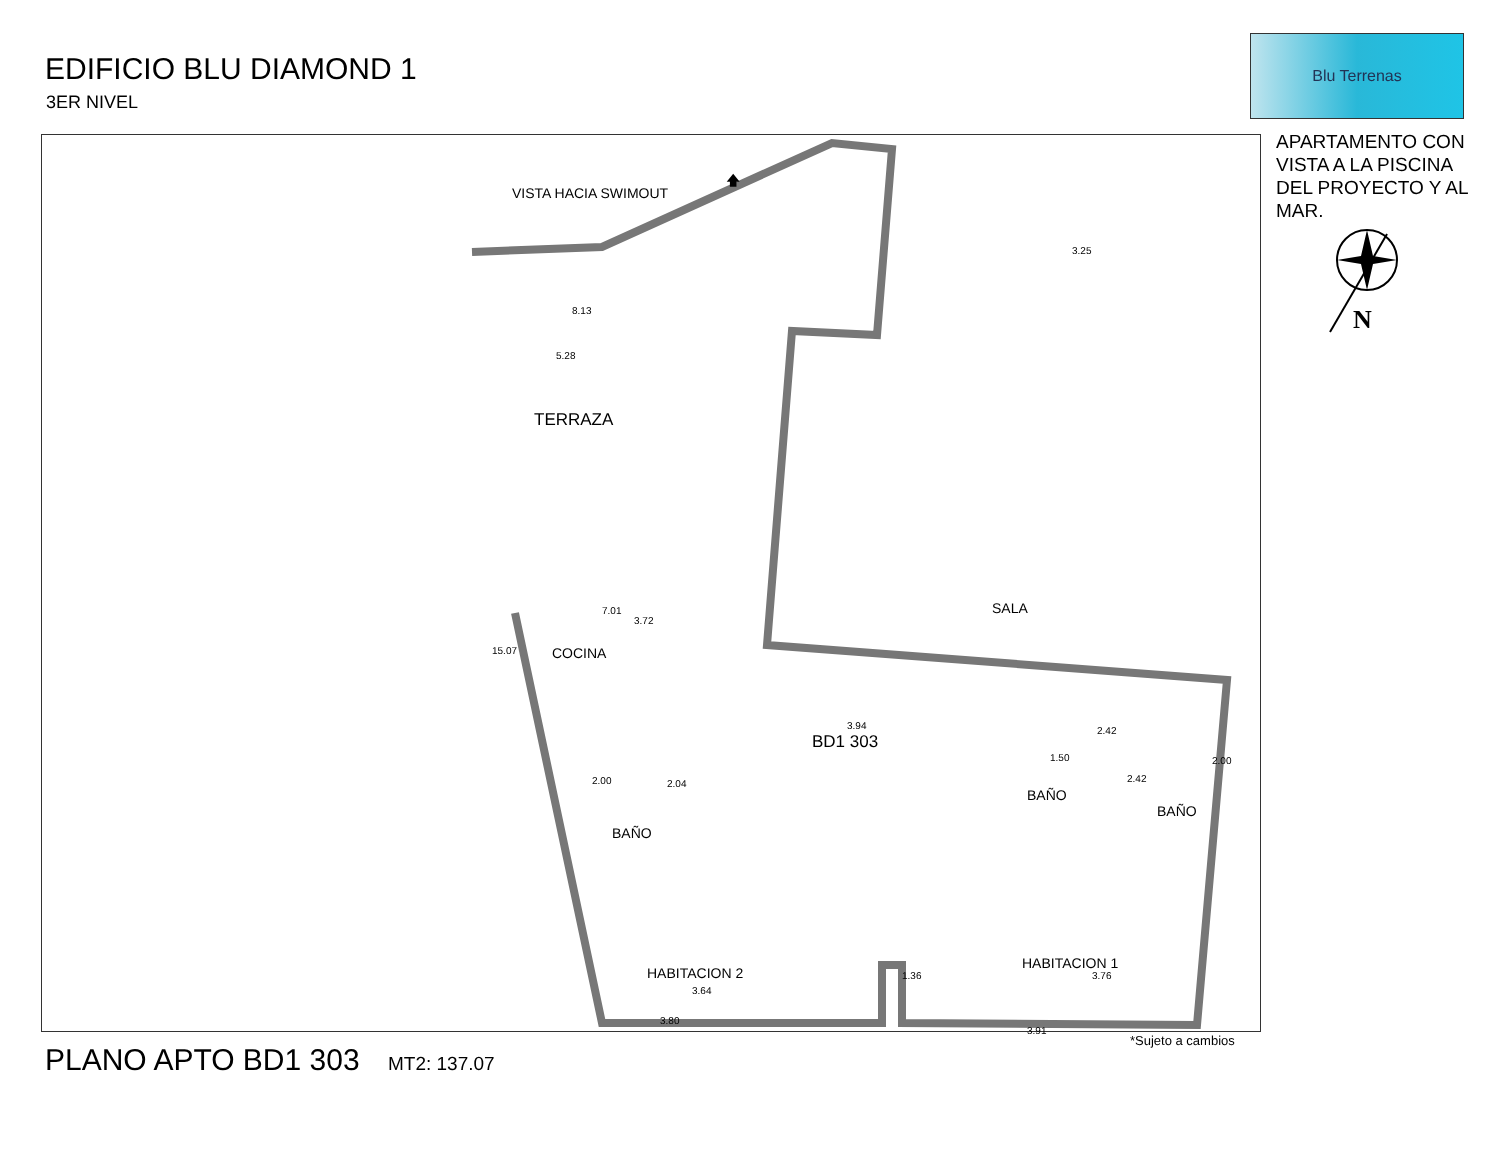EDIFICIO BLU DIAMOND 1
3ER NIVEL
Blu Terrenas
APARTAMENTO CON VISTA A LA PISCINA DEL PROYECTO Y AL MAR.
N
🡅
VISTA HACIA SWIMOUT
TERRAZA
8.13
3.25
5.28
3.72
7.01 SALA
COCINA
15.07
3.94
BD1 303
2.00 2.04
BAÑO
1.50
2.42
2.00
2.42
BAÑO
BAÑO
HABITACION 2
3.64
3.80
1.36
HABITACION 1
3.76
3.91
*Sujeto a cambios
PLANO APTO BD1 303 MT2: 137.07